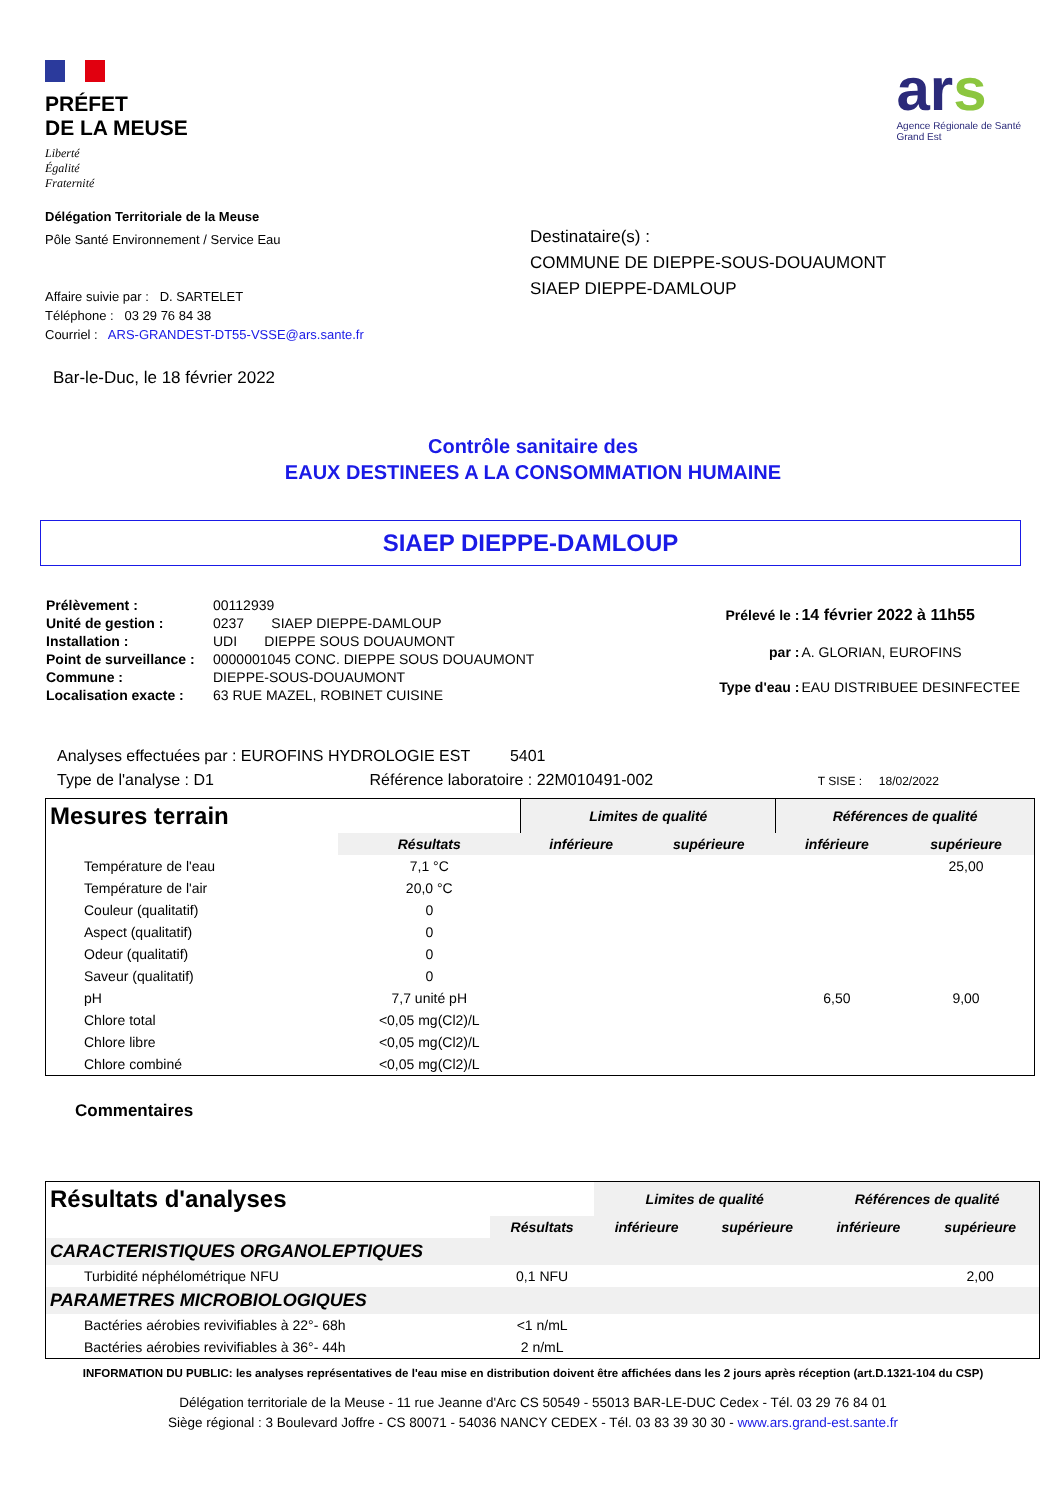PRÉFET
DE LA MEUSE
Liberté
Égalité
Fraternité
ars
Agence Régionale de Santé
Grand Est
Délégation Territoriale de la Meuse
Pôle Santé Environnement / Service Eau
Affaire suivie par : D. SARTELET
Téléphone : 03 29 76 84 38
Courriel : ARS-GRANDEST-DT55-VSSE@ars.sante.fr
Bar-le-Duc, le 18 février 2022
Destinataire(s) :
COMMUNE DE DIEPPE-SOUS-DOUAUMONT
SIAEP DIEPPE-DAMLOUP
Contrôle sanitaire des
EAUX DESTINEES A LA CONSOMMATION HUMAINE
SIAEP DIEPPE-DAMLOUP
| Prélèvement : | 00112939 |
| Unité de gestion : | 0237 SIAEP DIEPPE-DAMLOUP |
| Installation : | UDI DIEPPE SOUS DOUAUMONT |
| Point de surveillance : | 0000001045 CONC. DIEPPE SOUS DOUAUMONT |
| Commune : | DIEPPE-SOUS-DOUAUMONT |
| Localisation exacte : | 63 RUE MAZEL, ROBINET CUISINE |
| Prélevé le : | 14 février 2022 à 11h55 |
| par : | A. GLORIAN, EUROFINS |
| Type d'eau : | EAU DISTRIBUEE DESINFECTEE |
Analyses effectuées par : EUROFINS HYDROLOGIE EST 5401
Type de l'analyse : D1 Référence laboratoire : 22M010491-002 T SISE : 18/02/2022
| Mesures terrain | | Limites de qualité | | Références de qualité | |
| | Résultats | inférieure | supérieure | inférieure | supérieure |
| Température de l'eau | 7,1 °C | | | | 25,00 |
| Température de l'air | 20,0 °C | | | | |
| Couleur (qualitatif) | 0 | | | | |
| Aspect (qualitatif) | 0 | | | | |
| Odeur (qualitatif) | 0 | | | | |
| Saveur (qualitatif) | 0 | | | | |
| pH | 7,7 unité pH | | | 6,50 | 9,00 |
| Chlore total | <0,05 mg(Cl2)/L | | | | |
| Chlore libre | <0,05 mg(Cl2)/L | | | | |
| Chlore combiné | <0,05 mg(Cl2)/L | | | | |
Commentaires
| Résultats d'analyses | | Limites de qualité | | Références de qualité | |
| | Résultats | inférieure | supérieure | inférieure | supérieure |
| CARACTERISTIQUES ORGANOLEPTIQUES | | | | | |
| Turbidité néphélométrique NFU | 0,1 NFU | | | | 2,00 |
| PARAMETRES MICROBIOLOGIQUES | | | | | |
| Bactéries aérobies revivifiables à 22°- 68h | <1 n/mL | | | | |
| Bactéries aérobies revivifiables à 36°- 44h | 2 n/mL | | | | |
INFORMATION DU PUBLIC: les analyses représentatives de l'eau mise en distribution doivent être affichées dans les 2 jours après réception (art.D.1321-104 du CSP)
Délégation territoriale de la Meuse - 11 rue Jeanne d'Arc CS 50549 - 55013 BAR-LE-DUC Cedex - Tél. 03 29 76 84 01
Siège régional : 3 Boulevard Joffre - CS 80071 - 54036 NANCY CEDEX - Tél. 03 83 39 30 30 - www.ars.grand-est.sante.fr